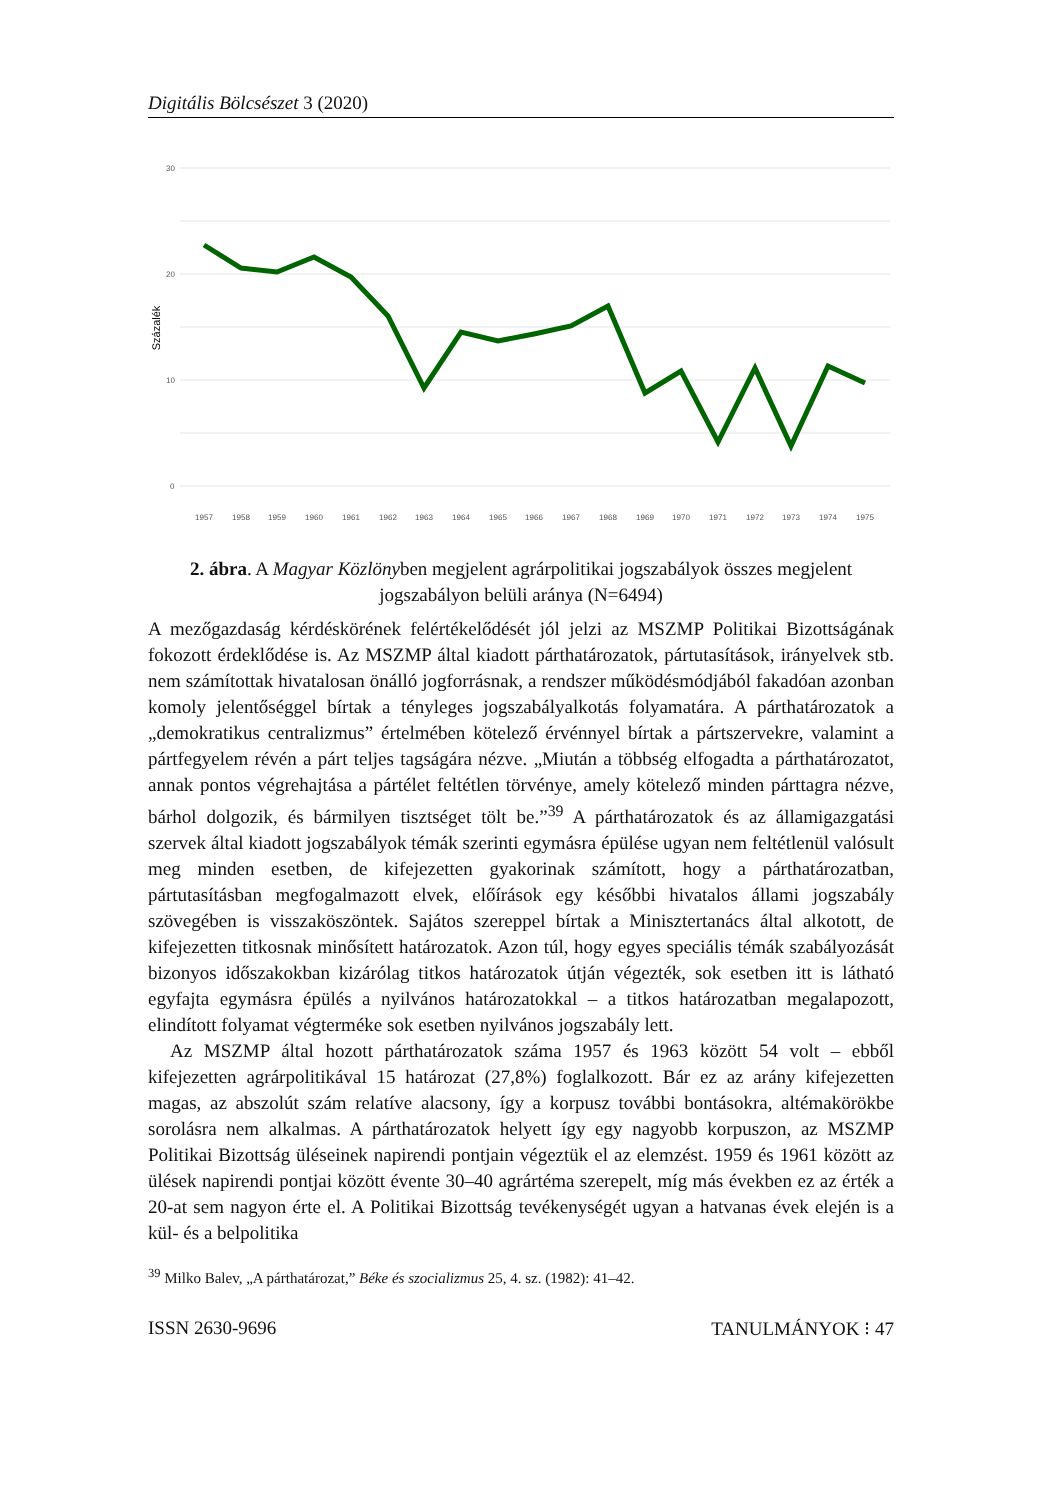Digitális Bölcsészet 3 (2020)
30
20
10
0
Százalék
1957
1958
1959
1960
1961
1962
1963
1964
1965
1966
1967
1968
1969
1970
1971
1972
1973
1974
1975
2. ábra. A Magyar Közlönyben megjelent agrárpolitikai jogszabályok összes megjelent jogszabályon belüli aránya (N=6494)
A mezőgazdaság kérdéskörének felértékelődését jól jelzi az MSZMP Politikai Bizottságának fokozott érdeklődése is. Az MSZMP által kiadott párthatározatok, pártutasítások, irányelvek stb. nem számítottak hivatalosan önálló jogforrásnak, a rendszer működésmódjából fakadóan azonban komoly jelentőséggel bírtak a tényleges jogszabályalkotás folyamatára. A párthatározatok a „demokratikus centralizmus” értelmében kötelező érvénnyel bírtak a pártszervekre, valamint a pártfegyelem révén a párt teljes tagságára nézve. „Miután a többség elfogadta a párthatározatot, annak pontos végrehajtása a pártélet feltétlen törvénye, amely kötelező minden párttagra nézve, bárhol dolgozik, és bármilyen tisztséget tölt be.”<sup>39</sup> A párthatározatok és az államigazgatási szervek által kiadott jogszabályok témák szerinti egymásra épülése ugyan nem feltétlenül valósult meg minden esetben, de kifejezetten gyakorinak számított, hogy a párthatározatban, pártutasításban megfogalmazott elvek, előírások egy későbbi hivatalos állami jogszabály szövegében is visszaköszöntek. Sajátos szereppel bírtak a Minisztertanács által alkotott, de kifejezetten titkosnak minősített határozatok. Azon túl, hogy egyes speciális témák szabályozását bizonyos időszakokban kizárólag titkos határozatok útján végezték, sok esetben itt is látható egyfajta egymásra épülés a nyilvános határozatokkal – a titkos határozatban megalapozott, elindított folyamat végterméke sok esetben nyilvános jogszabály lett.
Az MSZMP által hozott párthatározatok száma 1957 és 1963 között 54 volt – ebből kifejezetten agrárpolitikával 15 határozat (27,8%) foglalkozott. Bár ez az arány kifejezetten magas, az abszolút szám relatíve alacsony, így a korpusz további bontásokra, altémakörökbe sorolásra nem alkalmas. A párthatározatok helyett így egy nagyobb korpuszon, az MSZMP Politikai Bizottság üléseinek napirendi pontjain végeztük el az elemzést. 1959 és 1961 között az ülések napirendi pontjai között évente 30–40 agrártéma szerepelt, míg más években ez az érték a 20-at sem nagyon érte el. A Politikai Bizottság tevékenységét ugyan a hatvanas évek elején is a kül- és a belpolitika
<sup>39</sup> Milko Balev, „A párthatározat,” Béke és szocializmus 25, 4. sz. (1982): 41–42.
ISSN 2630-9696 TANULMÁNYOK ⁝ 47